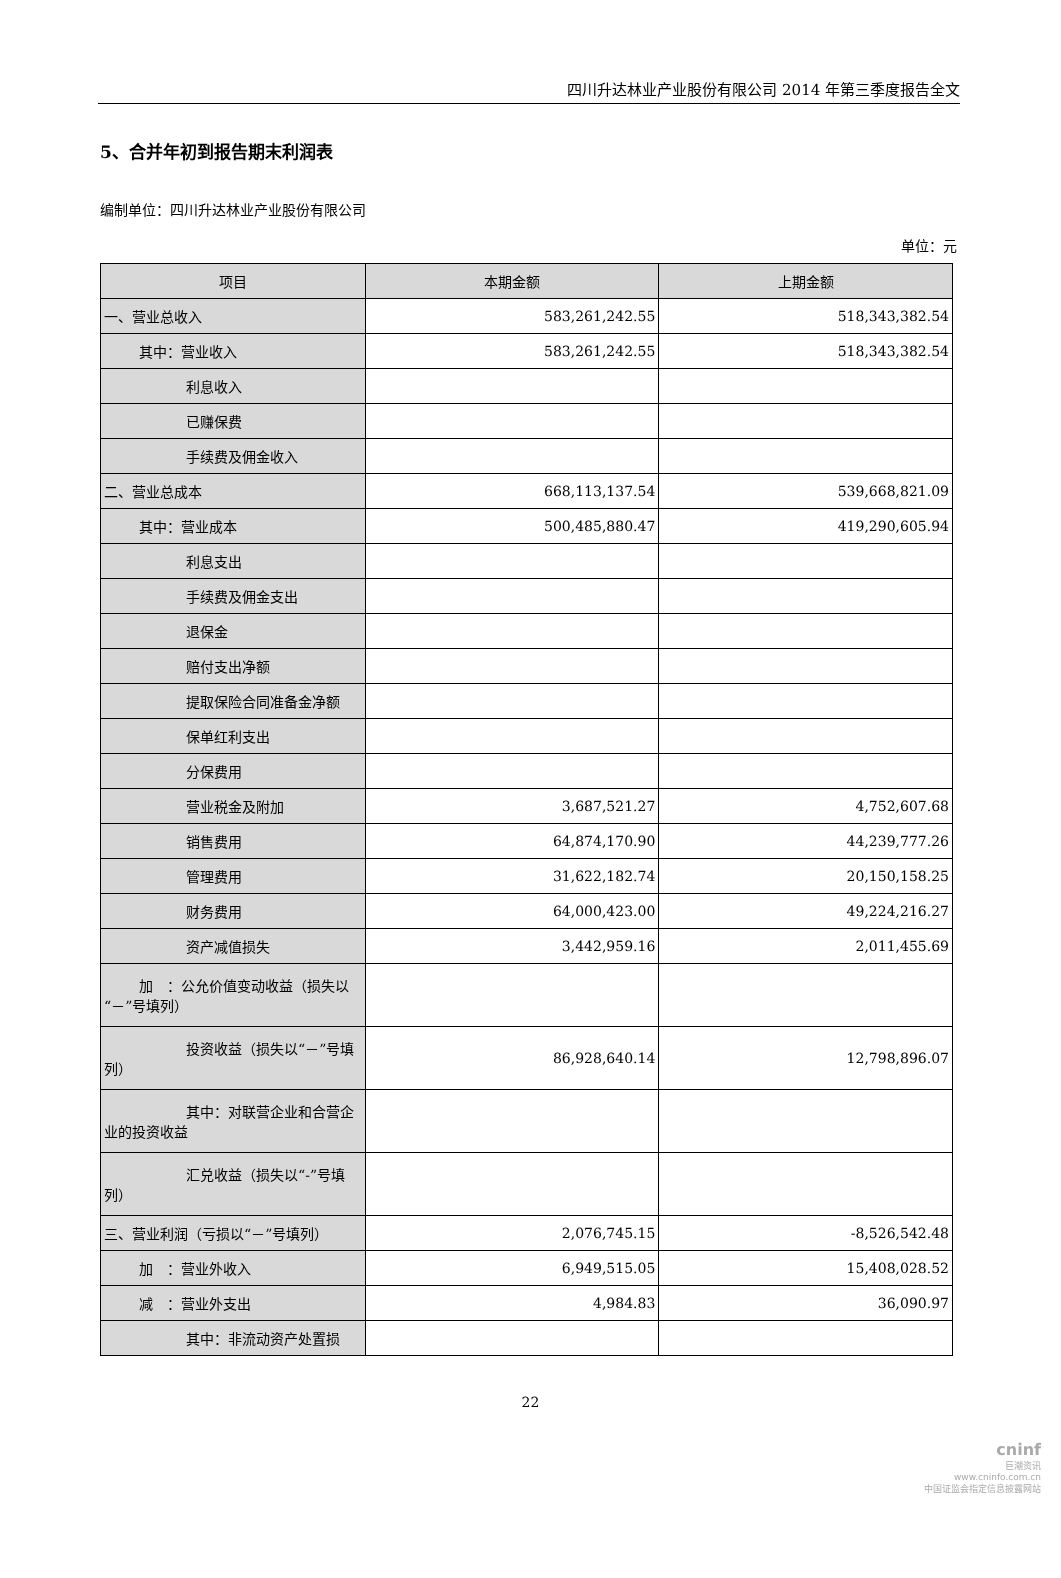四川升达林业产业股份有限公司 2014 年第三季度报告全文
5、合并年初到报告期末利润表
编制单位：四川升达林业产业股份有限公司
单位：元
| 项目 | 本期金额 | 上期金额 |
| --- | --- | --- |
| 一、营业总收入 | 583,261,242.55 | 518,343,382.54 |
| 其中：营业收入 | 583,261,242.55 | 518,343,382.54 |
| 利息收入 | | |
| 已赚保费 | | |
| 手续费及佣金收入 | | |
| 二、营业总成本 | 668,113,137.54 | 539,668,821.09 |
| 其中：营业成本 | 500,485,880.47 | 419,290,605.94 |
| 利息支出 | | |
| 手续费及佣金支出 | | |
| 退保金 | | |
| 赔付支出净额 | | |
| 提取保险合同准备金净额 | | |
| 保单红利支出 | | |
| 分保费用 | | |
| 营业税金及附加 | 3,687,521.27 | 4,752,607.68 |
| 销售费用 | 64,874,170.90 | 44,239,777.26 |
| 管理费用 | 31,622,182.74 | 20,150,158.25 |
| 财务费用 | 64,000,423.00 | 49,224,216.27 |
| 资产减值损失 | 3,442,959.16 | 2,011,455.69 |
| 加 ：公允价值变动收益（损失以“－”号填列） | | |
| 投资收益（损失以“－”号填列） | 86,928,640.14 | 12,798,896.07 |
| 其中：对联营企业和合营企业的投资收益 | | |
| 汇兑收益（损失以“-”号填列） | | |
| 三、营业利润（亏损以“－”号填列） | 2,076,745.15 | -8,526,542.48 |
| 加 ：营业外收入 | 6,949,515.05 | 15,408,028.52 |
| 减 ：营业外支出 | 4,984.83 | 36,090.97 |
| 其中：非流动资产处置损 | | |
22
cninf
巨潮资讯
www.cninfo.com.cn
中国证监会指定信息披露网站